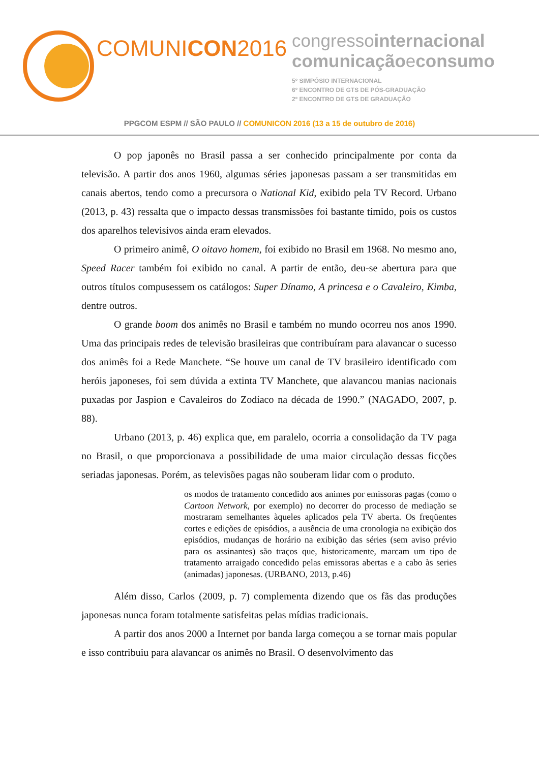COMUNICON2016
congressointernacional
comunicaçãoeconsumo
5º SIMPÓSIO INTERNACIONAL
6º ENCONTRO DE GTS DE PÓS-GRADUAÇÃO
2º ENCONTRO DE GTS DE GRADUAÇÃO
PPGCOM ESPM // SÃO PAULO // COMUNICON 2016 (13 a 15 de outubro de 2016)
O pop japonês no Brasil passa a ser conhecido principalmente por conta da televisão. A partir dos anos 1960, algumas séries japonesas passam a ser transmitidas em canais abertos, tendo como a precursora o National Kid, exibido pela TV Record. Urbano (2013, p. 43) ressalta que o impacto dessas transmissões foi bastante tímido, pois os custos dos aparelhos televisivos ainda eram elevados.
O primeiro animê, O oitavo homem, foi exibido no Brasil em 1968. No mesmo ano, Speed Racer também foi exibido no canal. A partir de então, deu-se abertura para que outros títulos compusessem os catálogos: Super Dínamo, A princesa e o Cavaleiro, Kimba, dentre outros.
O grande boom dos animês no Brasil e também no mundo ocorreu nos anos 1990. Uma das principais redes de televisão brasileiras que contribuíram para alavancar o sucesso dos animês foi a Rede Manchete. “Se houve um canal de TV brasileiro identificado com heróis japoneses, foi sem dúvida a extinta TV Manchete, que alavancou manias nacionais puxadas por Jaspion e Cavaleiros do Zodíaco na década de 1990.” (NAGADO, 2007, p. 88).
Urbano (2013, p. 46) explica que, em paralelo, ocorria a consolidação da TV paga no Brasil, o que proporcionava a possibilidade de uma maior circulação dessas ficções seriadas japonesas. Porém, as televisões pagas não souberam lidar com o produto.
os modos de tratamento concedido aos animes por emissoras pagas (como o Cartoon Network, por exemplo) no decorrer do processo de mediação se mostraram semelhantes àqueles aplicados pela TV aberta. Os freqüentes cortes e edições de episódios, a ausência de uma cronologia na exibição dos episódios, mudanças de horário na exibição das séries (sem aviso prévio para os assinantes) são traços que, historicamente, marcam um tipo de tratamento arraigado concedido pelas emissoras abertas e a cabo às series (animadas) japonesas. (URBANO, 2013, p.46)
Além disso, Carlos (2009, p. 7) complementa dizendo que os fãs das produções japonesas nunca foram totalmente satisfeitas pelas mídias tradicionais.
A partir dos anos 2000 a Internet por banda larga começou a se tornar mais popular e isso contribuiu para alavancar os animês no Brasil. O desenvolvimento das